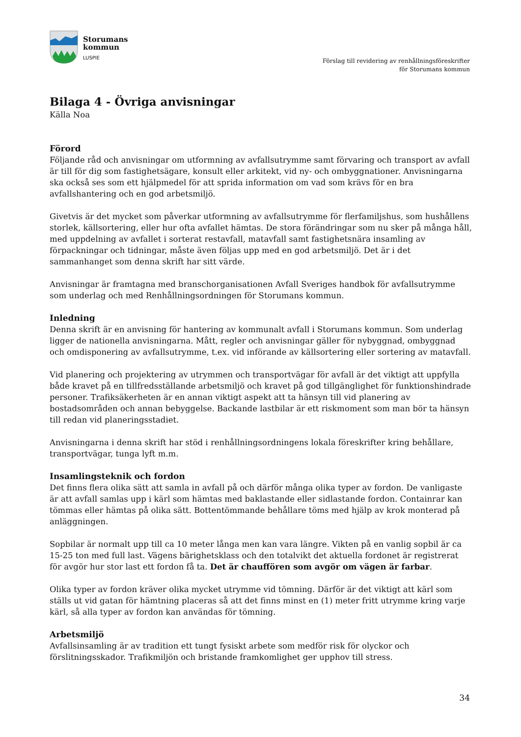Storumans
kommun
LUSPIE
Förslag till revidering av renhållningsföreskrifter
för Storumans kommun
Bilaga 4 - Övriga anvisningar
Källa Noa
Förord
Följande råd och anvisningar om utformning av avfallsutrymme samt förvaring och transport av avfall är till för dig som fastighetsägare, konsult eller arkitekt, vid ny- och ombyggnationer. Anvisningarna ska också ses som ett hjälpmedel för att sprida information om vad som krävs för en bra avfallshantering och en god arbetsmiljö.
Givetvis är det mycket som påverkar utformning av avfallsutrymme för flerfamiljshus, som hushållens storlek, källsortering, eller hur ofta avfallet hämtas. De stora förändringar som nu sker på många håll, med uppdelning av avfallet i sorterat restavfall, matavfall samt fastighetsnära insamling av förpackningar och tidningar, måste även följas upp med en god arbetsmiljö. Det är i det sammanhanget som denna skrift har sitt värde.
Anvisningar är framtagna med branschorganisationen Avfall Sveriges handbok för avfallsutrymme som underlag och med Renhållningsordningen för Storumans kommun.
Inledning
Denna skrift är en anvisning för hantering av kommunalt avfall i Storumans kommun. Som underlag ligger de nationella anvisningarna. Mått, regler och anvisningar gäller för nybyggnad, ombyggnad och omdisponering av avfallsutrymme, t.ex. vid införande av källsortering eller sortering av matavfall.
Vid planering och projektering av utrymmen och transportvägar för avfall är det viktigt att uppfylla både kravet på en tillfredsställande arbetsmiljö och kravet på god tillgänglighet för funktionshindrade personer. Trafiksäkerheten är en annan viktigt aspekt att ta hänsyn till vid planering av bostadsområden och annan bebyggelse. Backande lastbilar är ett riskmoment som man bör ta hänsyn till redan vid planeringsstadiet.
Anvisningarna i denna skrift har stöd i renhållningsordningens lokala föreskrifter kring behållare, transportvägar, tunga lyft m.m.
Insamlingsteknik och fordon
Det finns flera olika sätt att samla in avfall på och därför många olika typer av fordon. De vanligaste är att avfall samlas upp i kärl som hämtas med baklastande eller sidlastande fordon. Containrar kan tömmas eller hämtas på olika sätt. Bottentömmande behållare töms med hjälp av krok monterad på anläggningen.
Sopbilar är normalt upp till ca 10 meter långa men kan vara längre. Vikten på en vanlig sopbil är ca 15-25 ton med full last. Vägens bärighetsklass och den totalvikt det aktuella fordonet är registrerat för avgör hur stor last ett fordon få ta. Det är chauffören som avgör om vägen är farbar.
Olika typer av fordon kräver olika mycket utrymme vid tömning. Därför är det viktigt att kärl som ställs ut vid gatan för hämtning placeras så att det finns minst en (1) meter fritt utrymme kring varje kärl, så alla typer av fordon kan användas för tömning.
Arbetsmiljö
Avfallsinsamling är av tradition ett tungt fysiskt arbete som medför risk för olyckor och förslitningsskador. Trafikmiljön och bristande framkomlighet ger upphov till stress.
34